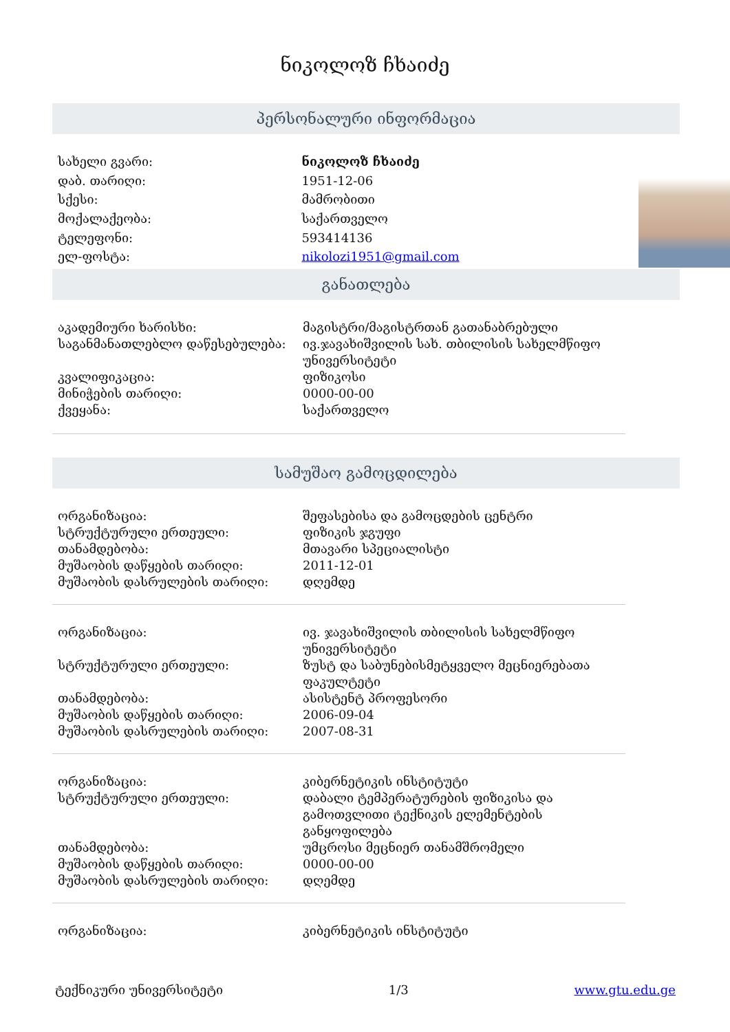ნიკოლოზ ჩხაიძე
პერსონალური ინფორმაცია
| სახელი გვარი: | ნიკოლოზ ჩხაიძე |
| დაბ. თარიღი: | 1951-12-06 |
| სქესი: | მამრობითი |
| მოქალაქეობა: | საქართველო |
| ტელეფონი: | 593414136 |
| ელ-ფოსტა: | nikolozi1951@gmail.com |
განათლება
| აკადემიური ხარისხი: | მაგისტრი/მაგისტრთან გათანაბრებული |
| საგანმანათლებლო დაწესებულება: | ივ.ჯავახიშვილის სახ. თბილისის სახელმწიფო უნივერსიტეტი |
| კვალიფიკაცია: | ფიზიკოსი |
| მინიჭების თარიღი: | 0000-00-00 |
| ქვეყანა: | საქართველო |
სამუშაო გამოცდილება
| ორგანიზაცია: | შეფასებისა და გამოცდების ცენტრი |
| სტრუქტურული ერთეული: | ფიზიკის ჯგუფი |
| თანამდებობა: | მთავარი სპეციალისტი |
| მუშაობის დაწყების თარიღი: | 2011-12-01 |
| მუშაობის დასრულების თარიღი: | დღემდე |
| ორგანიზაცია: | ივ. ჯავახიშვილის თბილისის სახელმწიფო უნივერსიტეტი |
| სტრუქტურული ერთეული: | ზუსტ და საბუნებისმეტყველო მეცნიერებათა ფაკულტეტი |
| თანამდებობა: | ასისტენტ პროფესორი |
| მუშაობის დაწყების თარიღი: | 2006-09-04 |
| მუშაობის დასრულების თარიღი: | 2007-08-31 |
| ორგანიზაცია: | კიბერნეტიკის ინსტიტუტი |
| სტრუქტურული ერთეული: | დაბალი ტემპერატურების ფიზიკისა და გამოთვლითი ტექნიკის ელემენტების განყოფილება |
| თანამდებობა: | უმცროსი მეცნიერ თანამშრომელი |
| მუშაობის დაწყების თარიღი: | 0000-00-00 |
| მუშაობის დასრულების თარიღი: | დღემდე |
| ორგანიზაცია: | კიბერნეტიკის ინსტიტუტი |
ტექნიკური უნივერსიტეტი 1/3 www.gtu.edu.ge